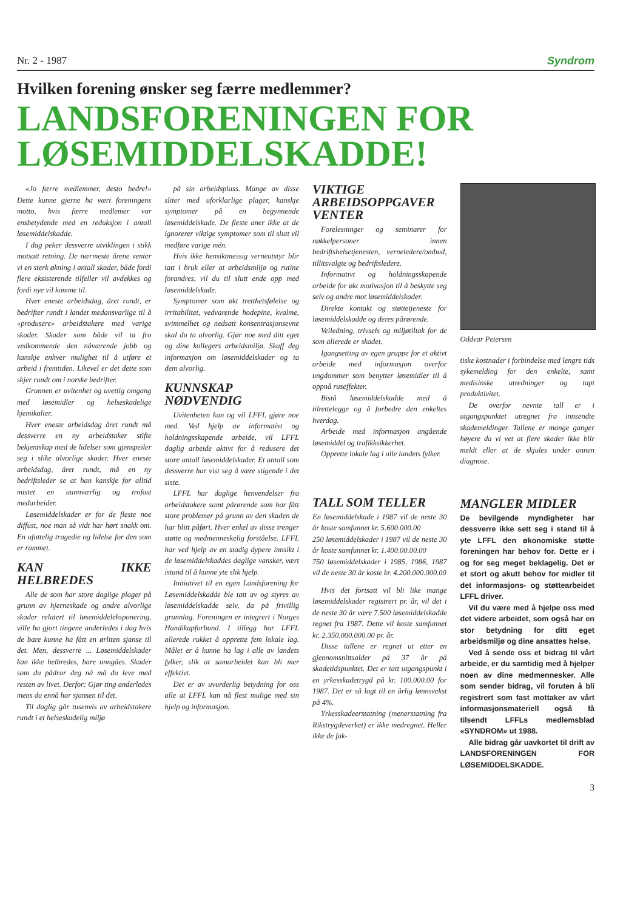Nr. 2 - 1987 Syndrom
Hvilken forening ønsker seg færre medlemmer?
LANDSFORENINGEN FOR LØSEMIDDELSKADDE!
«Jo færre medlemmer, desto bedre!» Dette kunne gjerne ha vært foreningens motto, hvis færre medlemer var ensbetydende med en reduksjon i antall løsemiddelskadde.
I dag peker dessverre utviklingen i stikk motsatt retning. De nærmeste årene venter vi en sterk økning i antall skader, både fordi flere eksisterende tilfeller vil avdekkes og fordi nye vil komme til.
Hver eneste arbeidsdag, året rundt, er bedrifter rundt i landet medansvarlige til å «produsere» arbeidstakere med varige skader. Skader som både vil ta fra vedkommende den nåværende jobb og kanskje enhver mulighet til å utføre et arbeid i fremtiden. Likevel er det dette som skjer rundt om i norske bedrifter.
Grunnen er uvitenhet og uvettig omgang med løsemidler og helseskadelige kjemikalier.
Hver eneste arbeidsdag året rundt må dessverre en ny arbeidstaker stifte bekjentskap med de lidelser som gjenspeiler seg i slike alvorlige skader. Hver eneste arbeidsdag, året rundt, må en ny bedriftsleder se at han kanskje for alltid mistet en uunnværlig og trofast medarbeider.
Løsemiddelskader er for de fleste noe diffust, noe man så vidt har hørt snakk om. En ufattelig tragedie og lidelse for den som er rammet.
KAN IKKE HELBREDES
Alle de som har store daglige plager på grunn av hjerneskade og andre alvorlige skader relatert til løsemiddeleksponering, ville ha gjort tingene anderledes i dag hvis de bare kunne ha fått en ørliten sjanse til det. Men, dessverre ... Løsemiddelskader kan ikke helbredes, bare unngåes. Skader som du pådrar deg nå må du leve med resten av livet. Derfor: Gjør ting anderledes mens du ennå har sjansen til det.
Til daglig går tusenvis av arbeidstakere rundt i et helseskadelig miljø
på sin arbeidsplass. Mange av disse sliter med uforklarlige plager, kanskje symptomer på en begynnende løsemiddelskade. De fleste aner ikke at de ignorerer viktige symptomer som til slutt vil medføre varige mén.
Hvis ikke hensiktmessig verneutstyr blir tatt i bruk eller at arbeidsmiljø og rutine forandres, vil du til slutt ende opp med løsemiddelskade.
Symptomer som økt tretthetsfølelse og irritabilitet, vedvarende hodepine, kvalme, svimmelhet og nedsatt konsentrasjonsevne skal du ta alvorlig. Gjør noe med ditt eget og dine kollegers arbeidsmiljø. Skaff deg informasjon om løsemiddelskader og ta dem alvorlig.
KUNNSKAP NØDVENDIG
Uvitenheten kan og vil LFFL gjøre noe med. Ved hjelp av informativt og holdningsskapende arbeide, vil LFFL daglig arbeide aktivt for å redusere det store antall løsemiddelskader. Et antall som dessverre har vist seg å være stigende i det siste.
LFFL har daglige henvendelser fra arbeidstakere samt pårørende som har fått store problemer på grunn av den skaden de har blitt påført. Hver enkel av disse trenger støtte og medmenneskelig forståelse. LFFL har ved hjelp av en stadig dypere innsikt i de løsemiddelskaddes daglige vansker, vært istand til å kunne yte slik hjelp.
Initiativet til en egen Landsforening for Løsemiddelskadde ble tatt av og styres av løsemiddelskadde selv, da på frivillig grunnlag. Foreningen er integrert i Norges Handikapforbund. I tillegg har LFFL allerede rukket å opprette fem lokale lag. Målet er å kunne ha lag i alle av landets fylker, slik at samarbeidet kan bli mer effektivt.
Det er av uvurderlig betydning for oss alle at LFFL kan nå flest mulige med sin hjelp og informasjon.
VIKTIGE ARBEIDSOPPGAVER VENTER
Forelesninger og seminarer for nøkkelpersoner innen bedriftshelsetjenesten, verneledere/ombud, tillitsvalgte og bedriftsledere.
Informativt og holdningsskapende arbeide for økt motivasjon til å beskytte seg selv og andre mot løsemiddelskader.
Direkte kontakt og støttetjeneste for løsemiddelskadde og deres pårørende.
Veiledning, trivsels og miljøtiltak for de som allerede er skadet.
Igangsetting av egen gruppe for et aktivt arbeide med informasjon overfor ungdommer som benytter løsemidler til å oppnå ruseffekter.
Bistå løsemiddelskadde med å tilrettelegge og å forbedre den enkeltes hverdag.
Arbeide med informasjon angående løsemiddel og trafikksikkerhet.
Opprette lokale lag i alle landets fylker.
TALL SOM TELLER
En løsemiddelskade i 1987 vil de neste 30 år koste samfunnet kr. 5.600.000.00
250 løsemiddelskader i 1987 vil de neste 30 år koste samfunnet kr. 1.400.00.00.00
750 løsemiddelskader i 1985, 1986, 1987 vil de neste 30 år koste kr. 4.200.000.000.00
Hvis det fortsatt vil bli like mange løsemiddelskader registrert pr. år, vil det i de neste 30 år være 7.500 løsemiddelskadde regnet fra 1987. Dette vil koste samfunnet kr. 2.350.000.000.00 pr. år.
Disse tallene er regnet ut etter en gjennomsnittsalder på 37 år på skadetidspunktet. Det er tatt utgangspunkt i en yrkesskadetrygd på kr. 100.000.00 for 1987. Det er så lagt til en årlig lønnsvekst på 4%.
Yrkesskadeerstatning (menerstatning fra Rikstrygdeverket) er ikke medregnet. Heller ikke de fak-
Oddvar Petersen
tiske kostnader i forbindelse med lengre tids sykemelding for den enkelte, samt medisinske utredninger og tapt produktivitet.
De overfor nevnte tall er i utgangspunktet utregnet fra innsendte skademeldinger. Tallene er mange ganger høyere da vi vet at flere skader ikke blir meldt eller at de skjules under annen diagnose.
MANGLER MIDLER
De bevilgende myndigheter har dessverre ikke sett seg i stand til å yte LFFL den økonomiske støtte foreningen har behov for. Dette er i og for seg meget beklagelig. Det er et stort og akutt behov for midler til det informasjons- og støttearbeidet LFFL driver.
Vil du være med å hjelpe oss med det videre arbeidet, som også har en stor betydning for ditt eget arbeidsmiljø og dine ansattes helse.
Ved å sende oss et bidrag til vårt arbeide, er du samtidig med å hjelper noen av dine medmennesker. Alle som sender bidrag, vil foruten å bli registrert som fast mottaker av vårt informasjonsmateriell også få tilsendt LFFLs medlemsblad «SYNDROM» ut 1988.
Alle bidrag går uavkortet til drift av LANDSFORENINGEN FOR LØSEMIDDELSKADDE.
3